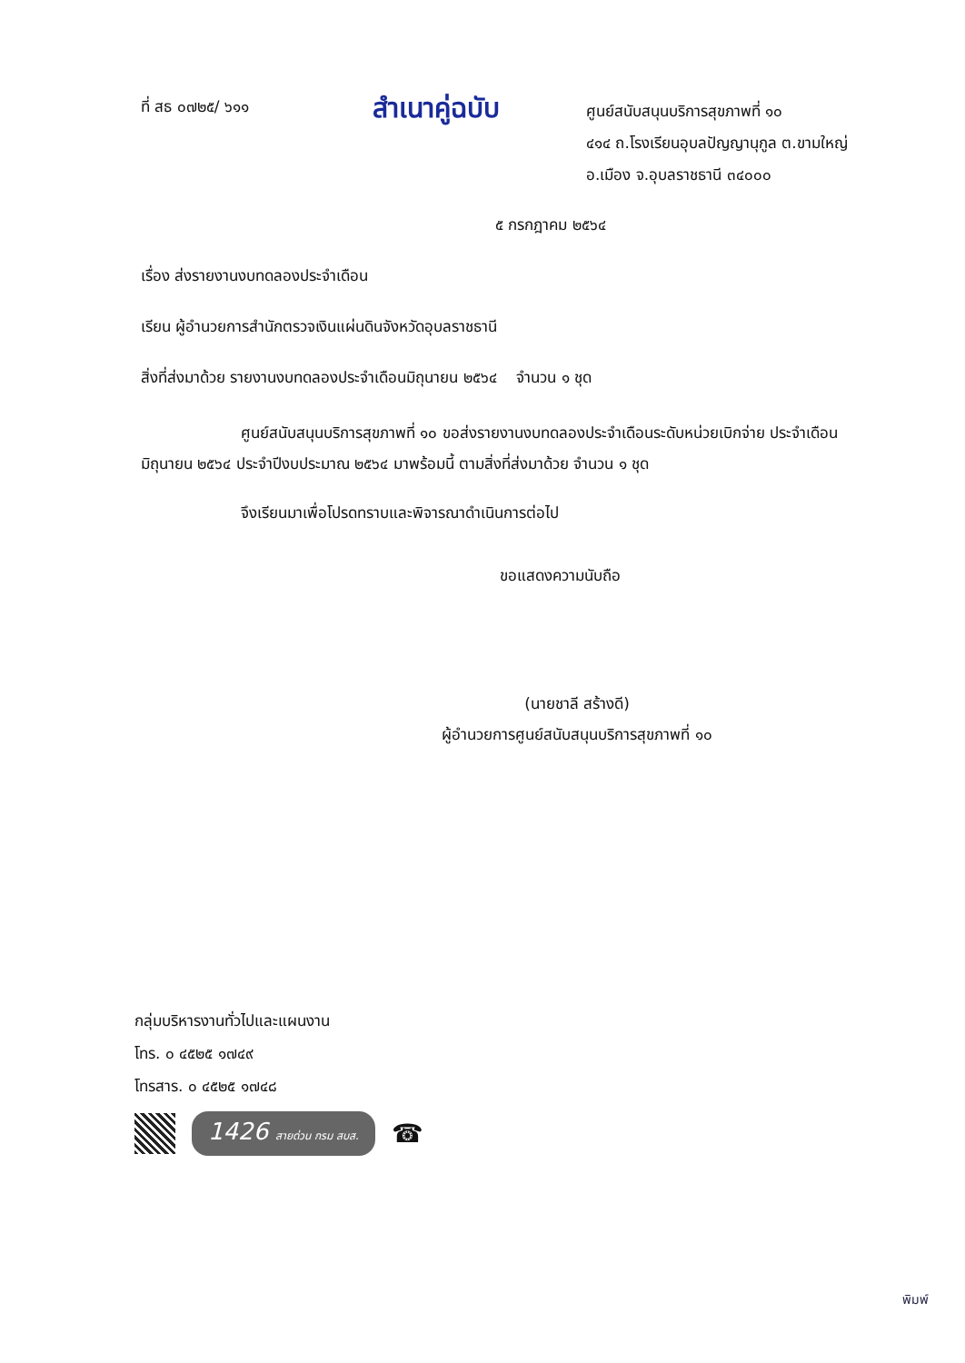ที่ สธ ๐๗๒๕/ ๖๑๑
สำเนาคู่ฉบับ
ศูนย์สนับสนุนบริการสุขภาพที่ ๑๐
๔๑๔ ถ.โรงเรียนอุบลปัญญานุกูล ต.ขามใหญ่
อ.เมือง จ.อุบลราชธานี ๓๔๐๐๐
๕ กรกฎาคม ๒๕๖๔
เรื่อง ส่งรายงานงบทดลองประจำเดือน
เรียน ผู้อำนวยการสำนักตรวจเงินแผ่นดินจังหวัดอุบลราชธานี
สิ่งที่ส่งมาด้วย รายงานงบทดลองประจำเดือนมิถุนายน ๒๕๖๔ จำนวน ๑ ชุด
ศูนย์สนับสนุนบริการสุขภาพที่ ๑๐ ขอส่งรายงานงบทดลองประจำเดือนระดับหน่วยเบิกจ่าย ประจำเดือนมิถุนายน ๒๕๖๔ ประจำปีงบประมาณ ๒๕๖๔ มาพร้อมนี้ ตามสิ่งที่ส่งมาด้วย จำนวน ๑ ชุด
จึงเรียนมาเพื่อโปรดทราบและพิจารณาดำเนินการต่อไป
ขอแสดงความนับถือ
(นายชาลี สร้างดี)
ผู้อำนวยการศูนย์สนับสนุนบริการสุขภาพที่ ๑๐
กลุ่มบริหารงานทั่วไปและแผนงาน
โทร. ๐ ๔๕๒๕ ๑๗๔๙
โทรสาร. ๐ ๔๕๒๕ ๑๗๔๘
1426 สายด่วน กรม สบส.
☎
พิมพ์